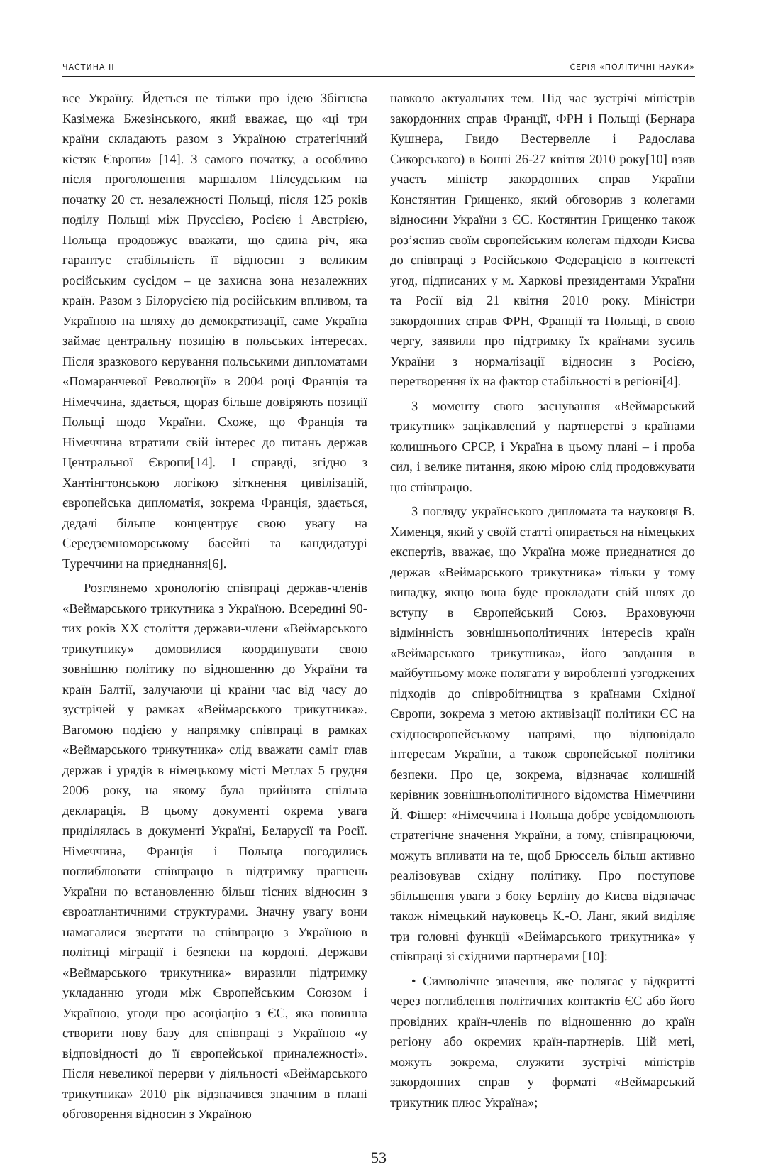ЧАСТИНА II СЕРІЯ «ПОЛІТИЧНІ НАУКИ»
все Україну. Йдеться не тільки про ідею Збігнєва Казімежа Бжезінського, який вважає, що «ці три країни складають разом з Україною стратегічний кістяк Європи» [14]. З самого початку, а особливо після проголошення маршалом Пілсудським на початку 20 ст. незалежності Польщі, після 125 років поділу Польщі між Пруссією, Росією і Австрією, Польща продовжує вважати, що єдина річ, яка гарантує стабільність її відносин з великим російським сусідом – це захисна зона незалежних країн. Разом з Білорусією під російським впливом, та Україною на шляху до демократизації, саме Україна займає центральну позицію в польських інтересах. Після зразкового керування польськими дипломатами «Помаранчевої Революції» в 2004 році Франція та Німеччина, здається, щораз більше довіряють позиції Польщі щодо України. Схоже, що Франція та Німеччина втратили свій інтерес до питань держав Центральної Європи[14]. І справді, згідно з Хантінгтонською логікою зіткнення цивілізацій, європейська дипломатія, зокрема Франція, здається, дедалі більше концентрує свою увагу на Середземноморському басейні та кандидатурі Туреччини на приєднання[6].
Розглянемо хронологію співпраці держав-членів «Веймарського трикутника з Україною. Всередині 90-тих років ХХ століття держави-члени «Веймарського трикутнику» домовилися координувати свою зовнішню політику по відношенню до України та країн Балтії, залучаючи ці країни час від часу до зустрічей у рамках «Веймарського трикутника». Вагомою подією у напрямку співпраці в рамках «Веймарського трикутника» слід вважати саміт глав держав і урядів в німецькому місті Метлах 5 грудня 2006 року, на якому була прийнята спільна декларація. В цьому документі окрема увага приділялась в документі Україні, Беларусії та Росії. Німеччина, Франція і Польща погодились поглиблювати співпрацю в підтримку прагнень України по встановленню більш тісних відносин з євроатлантичними структурами. Значну увагу вони намагалися звертати на співпрацю з Україною в політиці міграції і безпеки на кордоні. Держави «Веймарського трикутника» виразили підтримку укладанню угоди між Європейським Союзом і Україною, угоди про асоціацію з ЄС, яка повинна створити нову базу для співпраці з Україною «у відповідності до її європейської приналежності». Після невеликої перерви у діяльності «Веймарського трикутника» 2010 рік відзначився значним в плані обговорення відносин з Україною
навколо актуальних тем. Під час зустрічі міністрів закордонних справ Франції, ФРН і Польщі (Бернара Кушнера, Гвидо Вестервелле і Радослава Сикорського) в Бонні 26-27 квітня 2010 року[10] взяв участь міністр закордонних справ України Констянтин Грищенко, який обговорив з колегами відносини України з ЄС. Костянтин Грищенко також роз’яснив своїм європейським колегам підходи Києва до співпраці з Російською Федерацією в контексті угод, підписаних у м. Харкові президентами України та Росії від 21 квітня 2010 року. Міністри закордонних справ ФРН, Франції та Польщі, в свою чергу, заявили про підтримку їх країнами зусиль України з нормалізації відносин з Росією, перетворення їх на фактор стабільності в регіоні[4].
З моменту свого заснування «Веймарський трикутник» зацікавлений у партнерстві з країнами колишнього СРСР, і Україна в цьому плані – і проба сил, і велике питання, якою мірою слід продовжувати цю співпрацю.
З погляду українського дипломата та науковця В. Хименця, який у своїй статті опирається на німецьких експертів, вважає, що Україна може приєднатися до держав «Веймарського трикутника» тільки у тому випадку, якщо вона буде прокладати свій шлях до вступу в Європейський Союз. Враховуючи відмінність зовнішньополітичних інтересів країн «Веймарського трикутника», його завдання в майбутньому може полягати у виробленні узгоджених підходів до співробітництва з країнами Східної Європи, зокрема з метою активізації політики ЄС на східноєвропейському напрямі, що відповідало інтересам України, а також європейської політики безпеки. Про це, зокрема, відзначає колишній керівник зовнішньополітичного відомства Німеччини Й. Фішер: «Німеччина і Польща добре усвідомлюють стратегічне значення України, а тому, співпрацюючи, можуть впливати на те, щоб Брюссель більш активно реалізовував східну політику. Про поступове збільшення уваги з боку Берліну до Києва відзначає також німецький науковець К.-О. Ланг, який виділяє три головні функції «Веймарського трикутника» у співпраці зі східними партнерами [10]:
• Символічне значення, яке полягає у відкритті через поглиблення політичних контактів ЄС або його провідних країн-членів по відношенню до країн регіону або окремих країн-партнерів. Цій меті, можуть зокрема, служити зустрічі міністрів закордонних справ у форматі «Веймарський трикутник плюс Україна»;
53